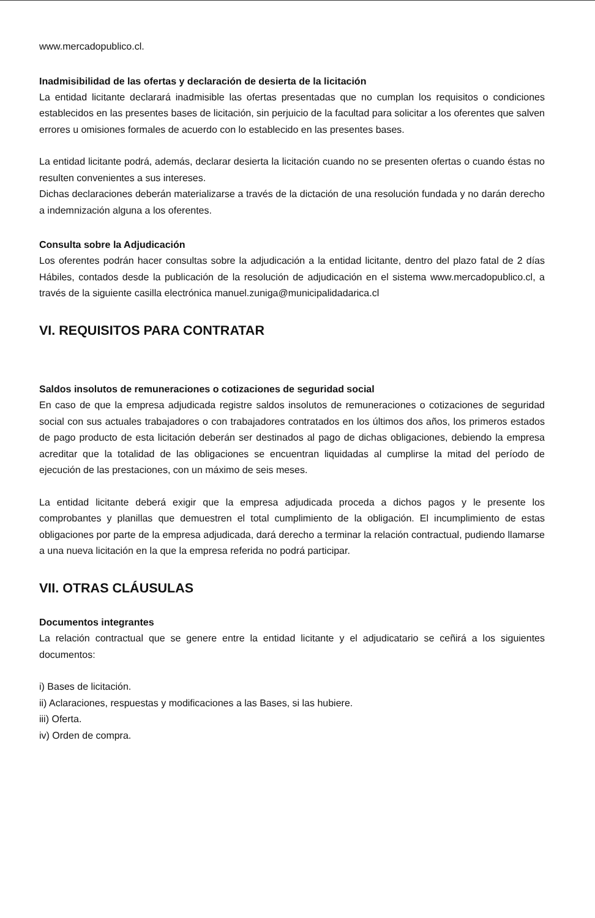www.mercadopublico.cl.
Inadmisibilidad de las ofertas y declaración de desierta de la licitación
La entidad licitante declarará inadmisible las ofertas presentadas que no cumplan los requisitos o condiciones establecidos en las presentes bases de licitación, sin perjuicio de la facultad para solicitar a los oferentes que salven errores u omisiones formales de acuerdo con lo establecido en las presentes bases.
La entidad licitante podrá, además, declarar desierta la licitación cuando no se presenten ofertas o cuando éstas no resulten convenientes a sus intereses.
Dichas declaraciones deberán materializarse a través de la dictación de una resolución fundada y no darán derecho a indemnización alguna a los oferentes.
Consulta sobre la Adjudicación
Los oferentes podrán hacer consultas sobre la adjudicación a la entidad licitante, dentro del plazo fatal de 2 días Hábiles, contados desde la publicación de la resolución de adjudicación en el sistema www.mercadopublico.cl, a través de la siguiente casilla electrónica manuel.zuniga@municipalidadarica.cl
VI. REQUISITOS PARA CONTRATAR
Saldos insolutos de remuneraciones o cotizaciones de seguridad social
En caso de que la empresa adjudicada registre saldos insolutos de remuneraciones o cotizaciones de seguridad social con sus actuales trabajadores o con trabajadores contratados en los últimos dos años, los primeros estados de pago producto de esta licitación deberán ser destinados al pago de dichas obligaciones, debiendo la empresa acreditar que la totalidad de las obligaciones se encuentran liquidadas al cumplirse la mitad del período de ejecución de las prestaciones, con un máximo de seis meses.
La entidad licitante deberá exigir que la empresa adjudicada proceda a dichos pagos y le presente los comprobantes y planillas que demuestren el total cumplimiento de la obligación. El incumplimiento de estas obligaciones por parte de la empresa adjudicada, dará derecho a terminar la relación contractual, pudiendo llamarse a una nueva licitación en la que la empresa referida no podrá participar.
VII. OTRAS CLÁUSULAS
Documentos integrantes
La relación contractual que se genere entre la entidad licitante y el adjudicatario se ceñirá a los siguientes documentos:
i) Bases de licitación.
ii) Aclaraciones, respuestas y modificaciones a las Bases, si las hubiere.
iii) Oferta.
iv) Orden de compra.